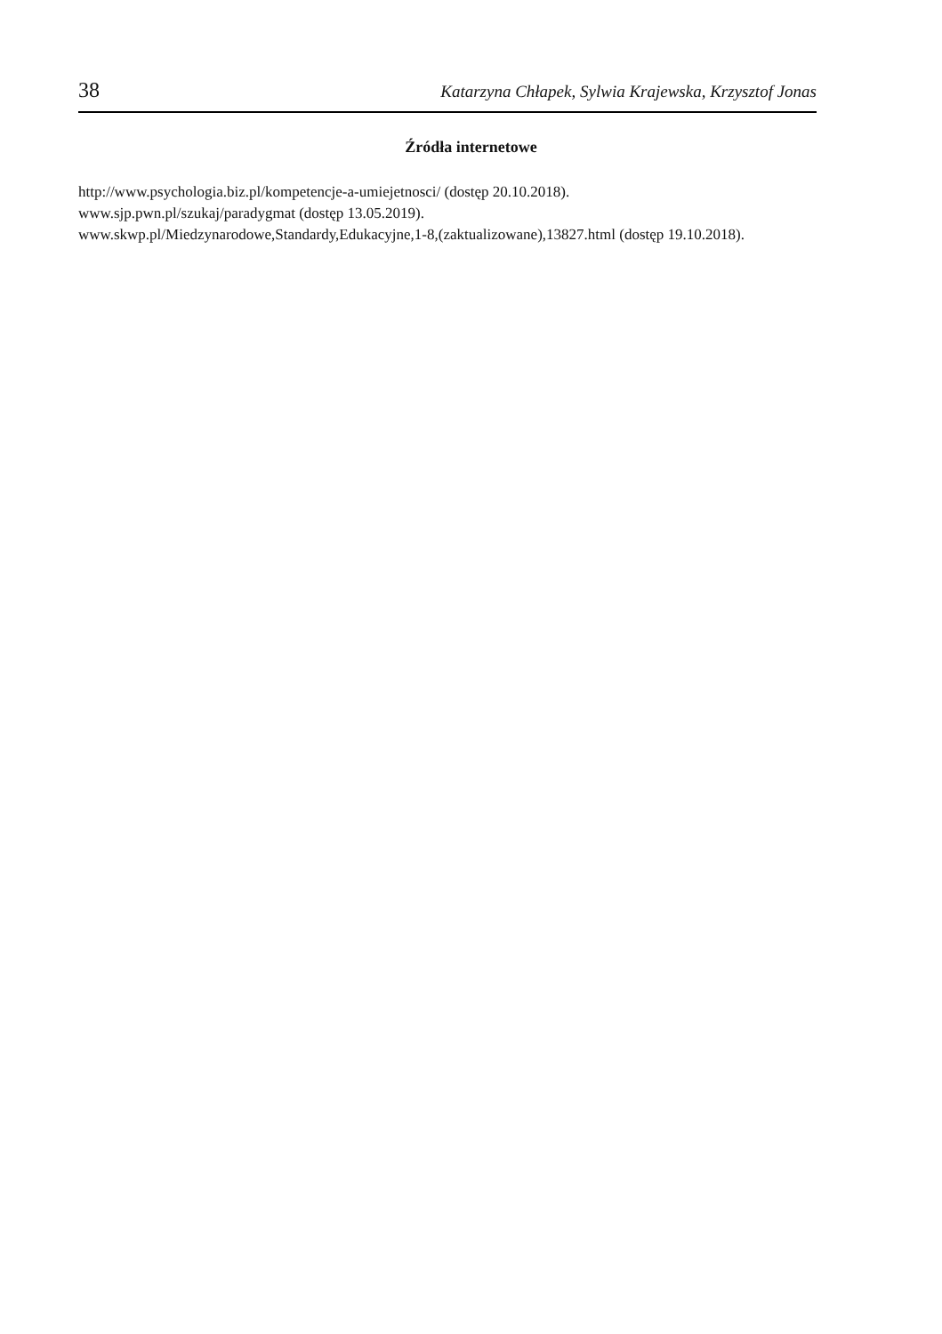38 Katarzyna Chłapek, Sylwia Krajewska, Krzysztof Jonas
Źródła internetowe
http://www.psychologia.biz.pl/kompetencje-a-umiejetnosci/ (dostęp 20.10.2018).
www.sjp.pwn.pl/szukaj/paradygmat (dostęp 13.05.2019).
www.skwp.pl/Miedzynarodowe,Standardy,Edukacyjne,1-8,(zaktualizowane),13827.html (dostęp 19.10.2018).